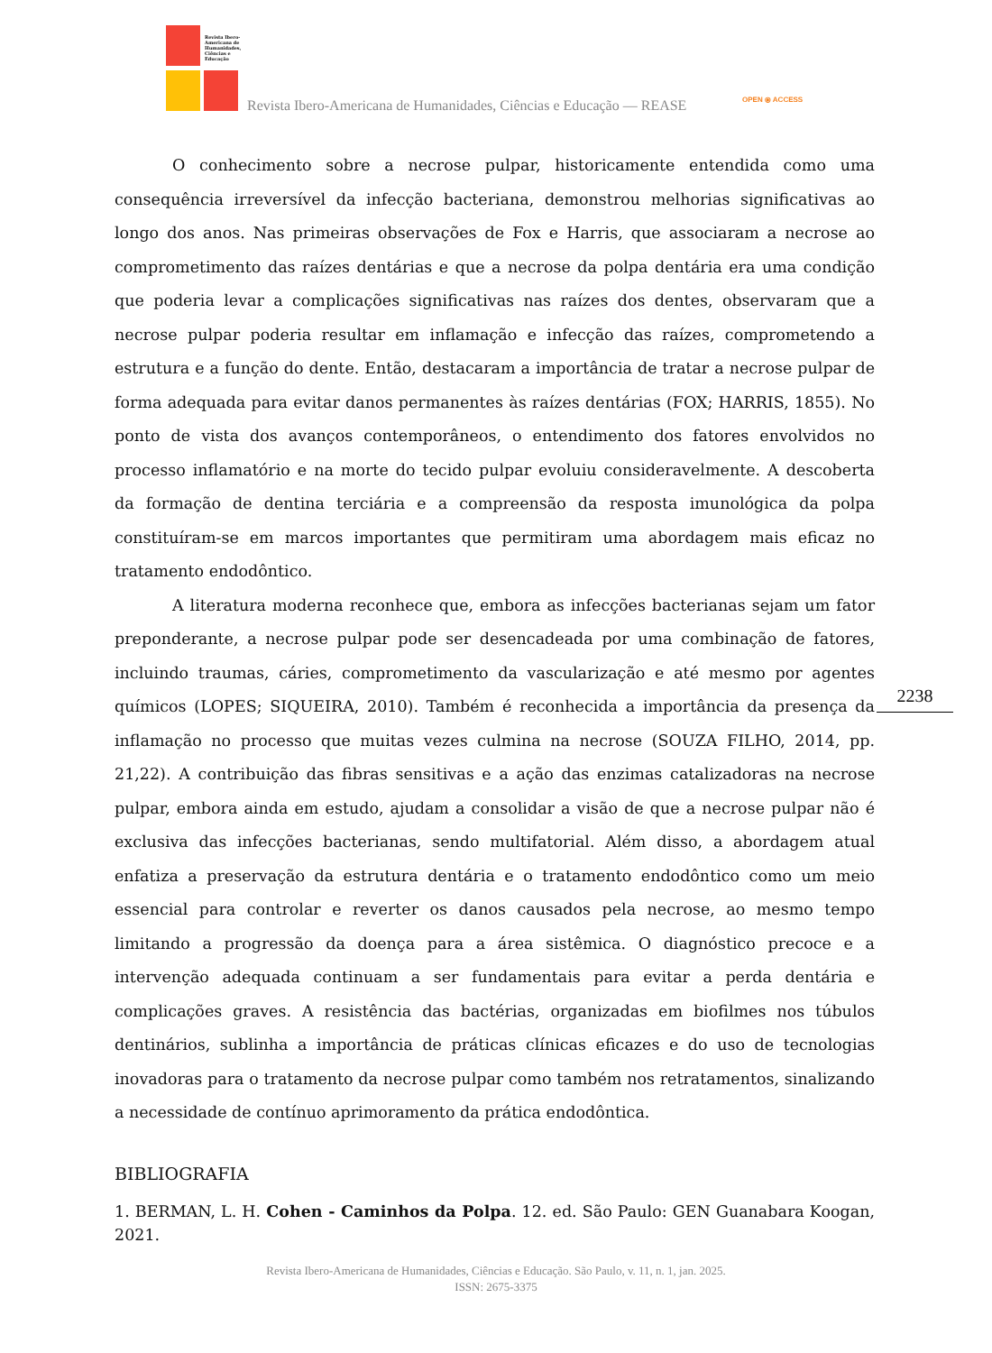Revista Ibero-
Americana de
Humanidades,
Ciências e
Educação
Revista Ibero-Americana de Humanidades, Ciências e Educação — REASE
OPEN ⦿ ACCESS
O conhecimento sobre a necrose pulpar, historicamente entendida como uma consequência irreversível da infecção bacteriana, demonstrou melhorias significativas ao longo dos anos. Nas primeiras observações de Fox e Harris, que associaram a necrose ao comprometimento das raízes dentárias e que a necrose da polpa dentária era uma condição que poderia levar a complicações significativas nas raízes dos dentes, observaram que a necrose pulpar poderia resultar em inflamação e infecção das raízes, comprometendo a estrutura e a função do dente. Então, destacaram a importância de tratar a necrose pulpar de forma adequada para evitar danos permanentes às raízes dentárias (FOX; HARRIS, 1855). No ponto de vista dos avanços contemporâneos, o entendimento dos fatores envolvidos no processo inflamatório e na morte do tecido pulpar evoluiu consideravelmente. A descoberta da formação de dentina terciária e a compreensão da resposta imunológica da polpa constituíram-se em marcos importantes que permitiram uma abordagem mais eficaz no tratamento endodôntico.
A literatura moderna reconhece que, embora as infecções bacterianas sejam um fator preponderante, a necrose pulpar pode ser desencadeada por uma combinação de fatores, incluindo traumas, cáries, comprometimento da vascularização e até mesmo por agentes químicos (LOPES; SIQUEIRA, 2010). Também é reconhecida a importância da presença da inflamação no processo que muitas vezes culmina na necrose (SOUZA FILHO, 2014, pp. 21,22). A contribuição das fibras sensitivas e a ação das enzimas catalizadoras na necrose pulpar, embora ainda em estudo, ajudam a consolidar a visão de que a necrose pulpar não é exclusiva das infecções bacterianas, sendo multifatorial. Além disso, a abordagem atual enfatiza a preservação da estrutura dentária e o tratamento endodôntico como um meio essencial para controlar e reverter os danos causados pela necrose, ao mesmo tempo limitando a progressão da doença para a área sistêmica. O diagnóstico precoce e a intervenção adequada continuam a ser fundamentais para evitar a perda dentária e complicações graves. A resistência das bactérias, organizadas em biofilmes nos túbulos dentinários, sublinha a importância de práticas clínicas eficazes e do uso de tecnologias inovadoras para o tratamento da necrose pulpar como também nos retratamentos, sinalizando a necessidade de contínuo aprimoramento da prática endodôntica.
BIBLIOGRAFIA
1. BERMAN, L. H. Cohen - Caminhos da Polpa. 12. ed. São Paulo: GEN Guanabara Koogan, 2021.
2238
Revista Ibero-Americana de Humanidades, Ciências e Educação. São Paulo, v. 11, n. 1, jan. 2025.
ISSN: 2675-3375